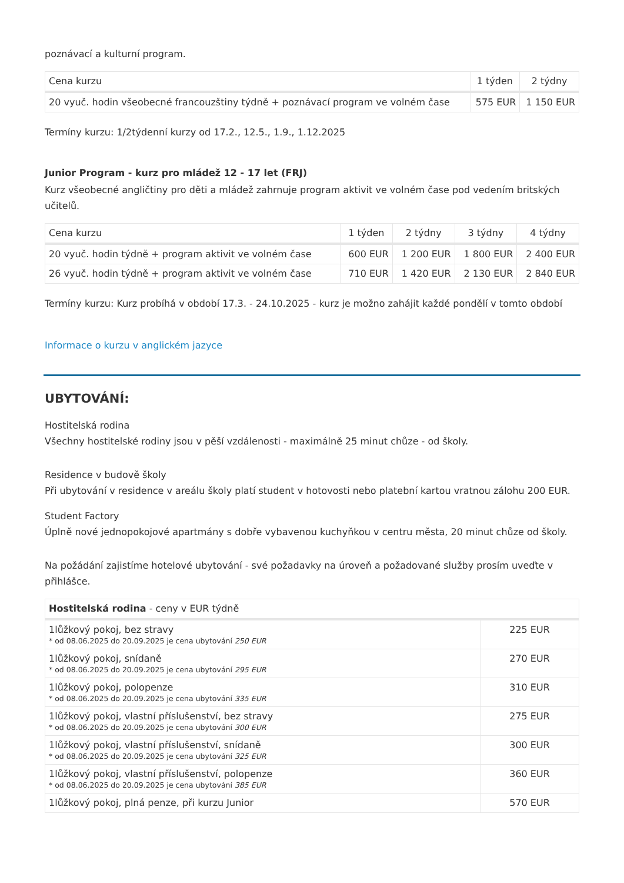poznávací a kulturní program.
| Cena kurzu | 1 týden | 2 týdny |
| --- | --- | --- |
| 20 vyuč. hodin všeobecné francouzštiny týdně + poznávací program ve volném čase | 575 EUR | 1 150 EUR |
Termíny kurzu: 1/2týdenní kurzy od 17.2., 12.5., 1.9., 1.12.2025
Junior Program - kurz pro mládež 12 - 17 let (FRJ)
Kurz všeobecné angličtiny pro děti a mládež zahrnuje program aktivit ve volném čase pod vedením britských učitelů.
| Cena kurzu | 1 týden | 2 týdny | 3 týdny | 4 týdny |
| --- | --- | --- | --- | --- |
| 20 vyuč. hodin týdně + program aktivit ve volném čase | 600 EUR | 1 200 EUR | 1 800 EUR | 2 400 EUR |
| 26 vyuč. hodin týdně + program aktivit ve volném čase | 710 EUR | 1 420 EUR | 2 130 EUR | 2 840 EUR |
Termíny kurzu: Kurz probíhá v období 17.3. - 24.10.2025 - kurz je možno zahájit každé pondělí v tomto období
Informace o kurzu v anglickém jazyce
UBYTOVÁNÍ:
Hostitelská rodina
Všechny hostitelské rodiny jsou v pěší vzdálenosti - maximálně 25 minut chůze - od školy.
Residence v budově školy
Při ubytování v residence v areálu školy platí student v hotovosti nebo platební kartou vratnou zálohu 200 EUR.
Student Factory
Úplně nové jednopokojové apartmány s dobře vybavenou kuchyňkou v centru města, 20 minut chůze od školy.
Na požádání zajistíme hotelové ubytování - své požadavky na úroveň a požadované služby prosím uveďte v přihlášce.
| Hostitelská rodina - ceny v EUR týdně | |
| --- | --- |
| 1lůžkový pokoj, bez stravy * od 08.06.2025 do 20.09.2025 je cena ubytování 250 EUR | 225 EUR |
| 1lůžkový pokoj, snídaně * od 08.06.2025 do 20.09.2025 je cena ubytování 295 EUR | 270 EUR |
| 1lůžkový pokoj, polopenze * od 08.06.2025 do 20.09.2025 je cena ubytování 335 EUR | 310 EUR |
| 1lůžkový pokoj, vlastní příslušenství, bez stravy * od 08.06.2025 do 20.09.2025 je cena ubytování 300 EUR | 275 EUR |
| 1lůžkový pokoj, vlastní příslušenství, snídaně * od 08.06.2025 do 20.09.2025 je cena ubytování 325 EUR | 300 EUR |
| 1lůžkový pokoj, vlastní příslušenství, polopenze * od 08.06.2025 do 20.09.2025 je cena ubytování 385 EUR | 360 EUR |
| 1lůžkový pokoj, plná penze, při kurzu Junior | 570 EUR |